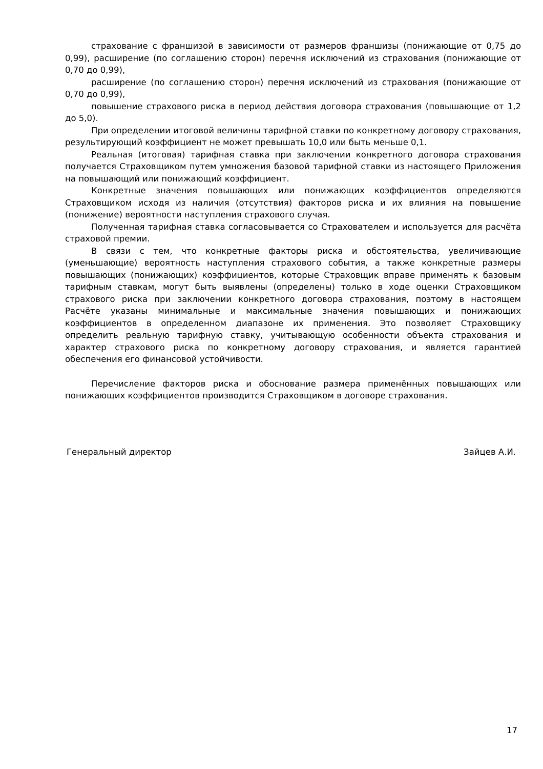страхование с франшизой в зависимости от размеров франшизы (понижающие от 0,75 до 0,99), расширение (по соглашению сторон) перечня исключений из страхования (понижающие от 0,70 до 0,99),
расширение (по соглашению сторон) перечня исключений из страхования (понижающие от 0,70 до 0,99),
повышение страхового риска в период действия договора страхования (повышающие от 1,2 до 5,0).
При определении итоговой величины тарифной ставки по конкретному договору страхования, результирующий коэффициент не может превышать 10,0 или быть меньше 0,1.
Реальная (итоговая) тарифная ставка при заключении конкретного договора страхования получается Страховщиком путем умножения базовой тарифной ставки из настоящего Приложения на повышающий или понижающий коэффициент.
Конкретные значения повышающих или понижающих коэффициентов определяются Страховщиком исходя из наличия (отсутствия) факторов риска и их влияния на повышение (понижение) вероятности наступления страхового случая.
Полученная тарифная ставка согласовывается со Страхователем и используется для расчёта страховой премии.
В связи с тем, что конкретные факторы риска и обстоятельства, увеличивающие (уменьшающие) вероятность наступления страхового события, а также конкретные размеры повышающих (понижающих) коэффициентов, которые Страховщик вправе применять к базовым тарифным ставкам, могут быть выявлены (определены) только в ходе оценки Страховщиком страхового риска при заключении конкретного договора страхования, поэтому в настоящем Расчёте указаны минимальные и максимальные значения повышающих и понижающих коэффициентов в определенном диапазоне их применения. Это позволяет Страховщику определить реальную тарифную ставку, учитывающую особенности объекта страхования и характер страхового риска по конкретному договору страхования, и является гарантией обеспечения его финансовой устойчивости.
Перечисление факторов риска и обоснование размера применённых повышающих или понижающих коэффициентов производится Страховщиком в договоре страхования.
Генеральный директор Зайцев А.И.
17